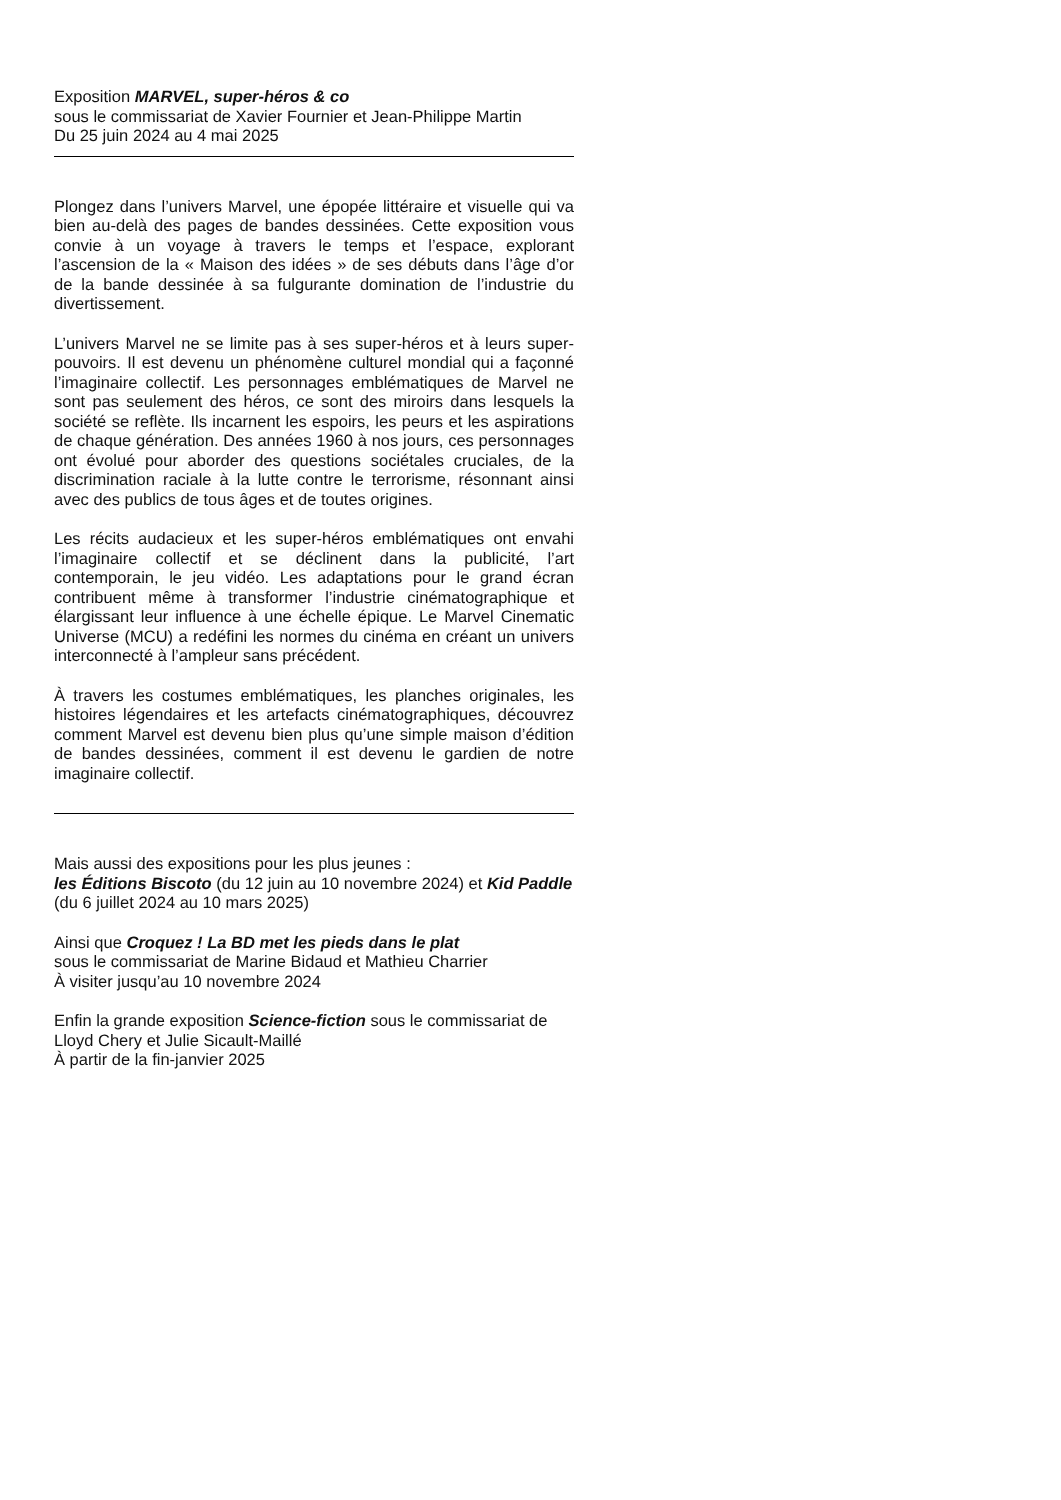Exposition MARVEL, super-héros & co
sous le commissariat de Xavier Fournier et Jean-Philippe Martin
Du 25 juin 2024 au 4 mai 2025
Plongez dans l’univers Marvel, une épopée littéraire et visuelle qui va bien au-delà des pages de bandes dessinées. Cette exposition vous convie à un voyage à travers le temps et l’espace, explorant l’ascension de la « Maison des idées » de ses débuts dans l’âge d’or de la bande dessinée à sa fulgurante domination de l’industrie du divertissement.
L’univers Marvel ne se limite pas à ses super-héros et à leurs super-pouvoirs. Il est devenu un phénomène culturel mondial qui a façonné l’imaginaire collectif. Les personnages emblématiques de Marvel ne sont pas seulement des héros, ce sont des miroirs dans lesquels la société se reflète. Ils incarnent les espoirs, les peurs et les aspirations de chaque génération. Des années 1960 à nos jours, ces personnages ont évolué pour aborder des questions sociétales cruciales, de la discrimination raciale à la lutte contre le terrorisme, résonnant ainsi avec des publics de tous âges et de toutes origines.
Les récits audacieux et les super-héros emblématiques ont envahi l’imaginaire collectif et se déclinent dans la publicité, l’art contemporain, le jeu vidéo. Les adaptations pour le grand écran contribuent même à transformer l’industrie cinématographique et élargissant leur influence à une échelle épique. Le Marvel Cinematic Universe (MCU) a redéfini les normes du cinéma en créant un univers interconnecté à l’ampleur sans précédent.
À travers les costumes emblématiques, les planches originales, les histoires légendaires et les artefacts cinématographiques, découvrez comment Marvel est devenu bien plus qu’une simple maison d’édition de bandes dessinées, comment il est devenu le gardien de notre imaginaire collectif.
Mais aussi des expositions pour les plus jeunes :
les Éditions Biscoto (du 12 juin au 10 novembre 2024) et Kid Paddle (du 6 juillet 2024 au 10 mars 2025)
Ainsi que Croquez ! La BD met les pieds dans le plat
sous le commissariat de Marine Bidaud et Mathieu Charrier
À visiter jusqu’au 10 novembre 2024
Enfin la grande exposition Science-fiction sous le commissariat de Lloyd Chery et Julie Sicault-Maillé
À partir de la fin-janvier 2025